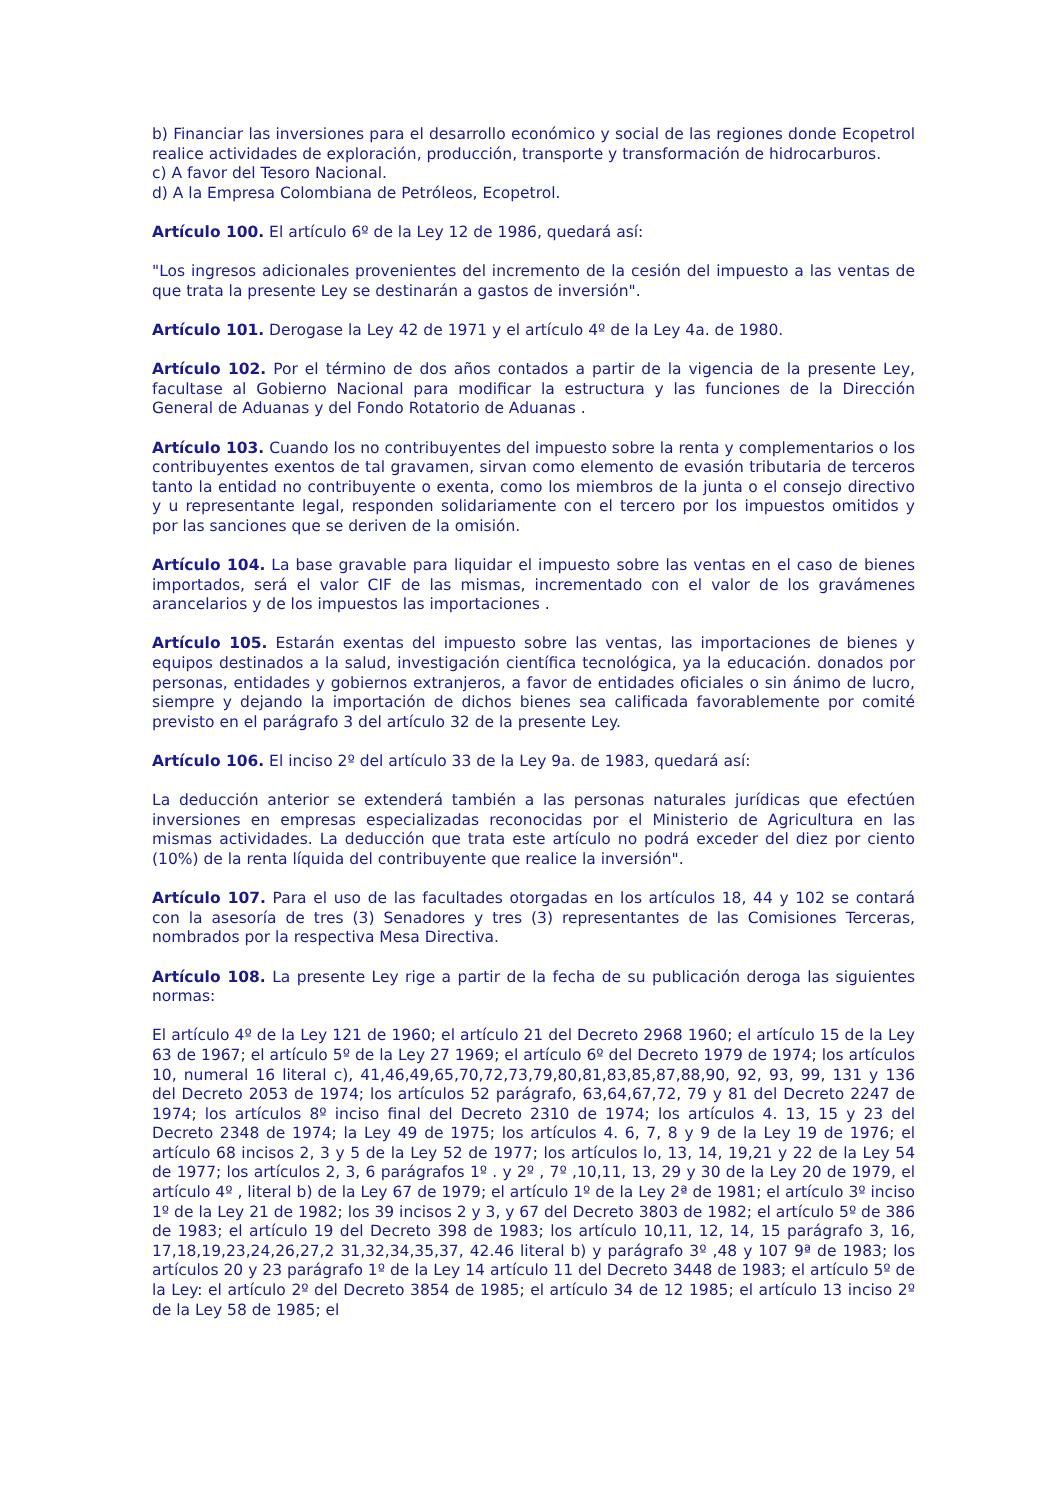b) Financiar las inversiones para el desarrollo económico y social de las regiones donde Ecopetrol realice actividades de exploración, producción, transporte y transformación de hidrocarburos.
c) A favor del Tesoro Nacional.
d) A la Empresa Colombiana de Petróleos, Ecopetrol.
Artículo 100. El artículo 6º de la Ley 12 de 1986, quedará así:
"Los ingresos adicionales provenientes del incremento de la cesión del impuesto a las ventas de que trata la presente Ley se destinarán a gastos de inversión".
Artículo 101. Derogase la Ley 42 de 1971 y el artículo 4º de la Ley 4a. de 1980.
Artículo 102. Por el término de dos años contados a partir de la vigencia de la presente Ley, facultase al Gobierno Nacional para modificar la estructura y las funciones de la Dirección General de Aduanas y del Fondo Rotatorio de Aduanas .
Artículo 103. Cuando los no contribuyentes del impuesto sobre la renta y complementarios o los contribuyentes exentos de tal gravamen, sirvan como elemento de evasión tributaria de terceros tanto la entidad no contribuyente o exenta, como los miembros de la junta o el consejo directivo y u representante legal, responden solidariamente con el tercero por los impuestos omitidos y por las sanciones que se deriven de la omisión.
Artículo 104. La base gravable para liquidar el impuesto sobre las ventas en el caso de bienes importados, será el valor CIF de las mismas, incrementado con el valor de los gravámenes arancelarios y de los impuestos las importaciones .
Artículo 105. Estarán exentas del impuesto sobre las ventas, las importaciones de bienes y equipos destinados a la salud, investigación científica tecnológica, ya la educación. donados por personas, entidades y gobiernos extranjeros, a favor de entidades oficiales o sin ánimo de lucro, siempre y dejando la importación de dichos bienes sea calificada favorablemente por comité previsto en el parágrafo 3 del artículo 32 de la presente Ley.
Artículo 106. El inciso 2º del artículo 33 de la Ley 9a. de 1983, quedará así:
La deducción anterior se extenderá también a las personas naturales jurídicas que efectúen inversiones en empresas especializadas reconocidas por el Ministerio de Agricultura en las mismas actividades. La deducción que trata este artículo no podrá exceder del diez por ciento (10%) de la renta líquida del contribuyente que realice la inversión".
Artículo 107. Para el uso de las facultades otorgadas en los artículos 18, 44 y 102 se contará con la asesoría de tres (3) Senadores y tres (3) representantes de las Comisiones Terceras, nombrados por la respectiva Mesa Directiva.
Artículo 108. La presente Ley rige a partir de la fecha de su publicación deroga las siguientes normas:
El artículo 4º de la Ley 121 de 1960; el artículo 21 del Decreto 2968 1960; el artículo 15 de la Ley 63 de 1967; el artículo 5º de la Ley 27 1969; el artículo 6º del Decreto 1979 de 1974; los artículos 10, numeral 16 literal c), 41,46,49,65,70,72,73,79,80,81,83,85,87,88,90, 92, 93, 99, 131 y 136 del Decreto 2053 de 1974; los artículos 52 parágrafo, 63,64,67,72, 79 y 81 del Decreto 2247 de 1974; los artículos 8º inciso final del Decreto 2310 de 1974; los artículos 4. 13, 15 y 23 del Decreto 2348 de 1974; la Ley 49 de 1975; los artículos 4. 6, 7, 8 y 9 de la Ley 19 de 1976; el artículo 68 incisos 2, 3 y 5 de la Ley 52 de 1977; los artículos lo, 13, 14, 19,21 y 22 de la Ley 54 de 1977; los artículos 2, 3, 6 parágrafos 1º . y 2º , 7º ,10,11, 13, 29 y 30 de la Ley 20 de 1979, el artículo 4º , literal b) de la Ley 67 de 1979; el artículo 1º de la Ley 2ª de 1981; el artículo 3º inciso 1º de la Ley 21 de 1982; los 39 incisos 2 y 3, y 67 del Decreto 3803 de 1982; el artículo 5º de 386 de 1983; el artículo 19 del Decreto 398 de 1983; los artículo 10,11, 12, 14, 15 parágrafo 3, 16, 17,18,19,23,24,26,27,2 31,32,34,35,37, 42.46 literal b) y parágrafo 3º ,48 y 107 9ª de 1983; los artículos 20 y 23 parágrafo 1º de la Ley 14 artículo 11 del Decreto 3448 de 1983; el artículo 5º de la Ley: el artículo 2º del Decreto 3854 de 1985; el artículo 34 de 12 1985; el artículo 13 inciso 2º de la Ley 58 de 1985; el